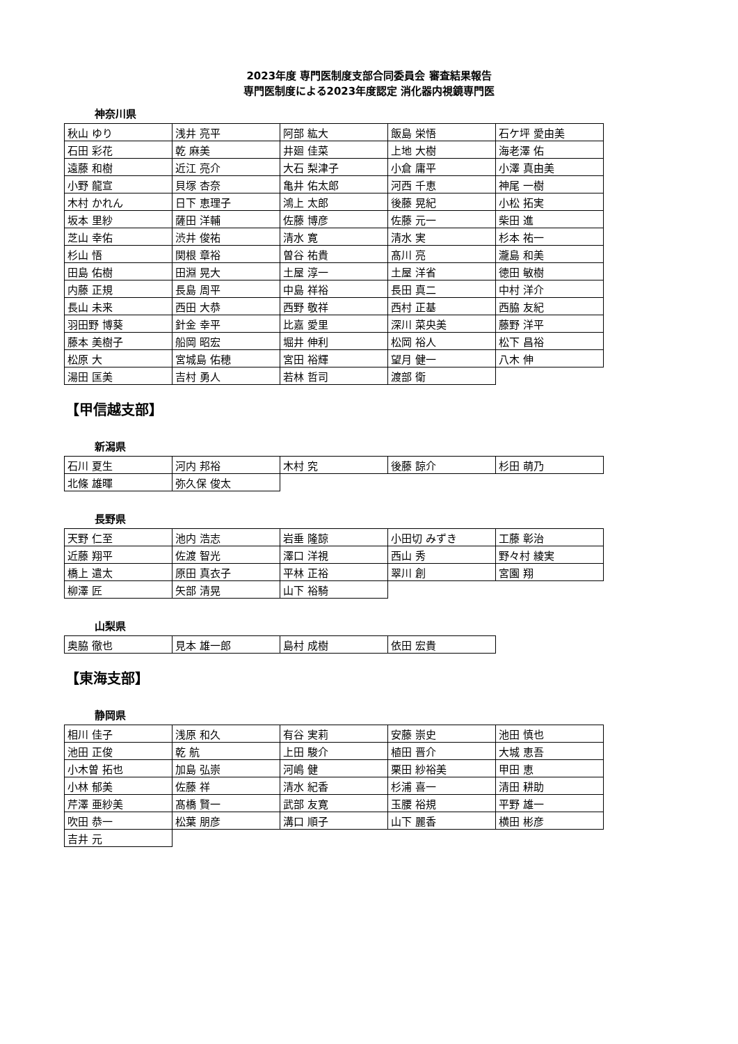2023年度 専門医制度支部合同委員会 審査結果報告
専門医制度による2023年度認定 消化器内視鏡専門医
神奈川県
| 秋山 ゆり | 浅井 亮平 | 阿部 紘大 | 飯島 栄悟 | 石ケ坪 愛由美 |
| 石田 彩花 | 乾 麻美 | 井廻 佳菜 | 上地 大樹 | 海老澤 佑 |
| 遠藤 和樹 | 近江 亮介 | 大石 梨津子 | 小倉 庸平 | 小澤 真由美 |
| 小野 龍宣 | 貝塚 杏奈 | 亀井 佑太郎 | 河西 千恵 | 神尾 一樹 |
| 木村 かれん | 日下 恵理子 | 鴻上 太郎 | 後藤 晃紀 | 小松 拓実 |
| 坂本 里紗 | 薩田 洋輔 | 佐藤 博彦 | 佐藤 元一 | 柴田 進 |
| 芝山 幸佑 | 渋井 俊祐 | 清水 寛 | 清水 実 | 杉本 祐一 |
| 杉山 悟 | 関根 章裕 | 曽谷 祐貴 | 髙川 亮 | 瀧島 和美 |
| 田島 佑樹 | 田淵 晃大 | 土屋 淳一 | 土屋 洋省 | 徳田 敏樹 |
| 内藤 正規 | 長島 周平 | 中島 祥裕 | 長田 真二 | 中村 洋介 |
| 長山 未来 | 西田 大恭 | 西野 敬祥 | 西村 正基 | 西脇 友紀 |
| 羽田野 博葵 | 針金 幸平 | 比嘉 愛里 | 深川 菜央美 | 藤野 洋平 |
| 藤本 美樹子 | 船岡 昭宏 | 堀井 伸利 | 松岡 裕人 | 松下 昌裕 |
| 松原 大 | 宮城島 佑穂 | 宮田 裕輝 | 望月 健一 | 八木 伸 |
| 湯田 匡美 | 吉村 勇人 | 若林 哲司 | 渡部 衛 | |
【甲信越支部】
新潟県
| 石川 夏生 | 河内 邦裕 | 木村 究 | 後藤 諒介 | 杉田 萌乃 |
| 北條 雄暉 | 弥久保 俊太 | | | |
長野県
| 天野 仁至 | 池内 浩志 | 岩垂 隆諒 | 小田切 みずき | 工藤 彰治 |
| 近藤 翔平 | 佐渡 智光 | 澤口 洋視 | 西山 秀 | 野々村 綾実 |
| 橋上 遣太 | 原田 真衣子 | 平林 正裕 | 翠川 創 | 宮園 翔 |
| 柳澤 匠 | 矢部 清晃 | 山下 裕騎 | | |
山梨県
| 奥脇 徹也 | 見本 雄一郎 | 島村 成樹 | 依田 宏貴 | |
【東海支部】
静岡県
| 相川 佳子 | 浅原 和久 | 有谷 実莉 | 安藤 崇史 | 池田 慎也 |
| 池田 正俊 | 乾 航 | 上田 駿介 | 植田 晋介 | 大城 恵吾 |
| 小木曽 拓也 | 加島 弘崇 | 河嶋 健 | 栗田 紗裕美 | 甲田 恵 |
| 小林 郁美 | 佐藤 祥 | 清水 紀香 | 杉浦 喜一 | 清田 耕助 |
| 芹澤 亜紗美 | 髙橋 賢一 | 武部 友寛 | 玉腰 裕規 | 平野 雄一 |
| 吹田 恭一 | 松葉 朋彦 | 溝口 順子 | 山下 麗香 | 横田 彬彦 |
| 吉井 元 | | | | |